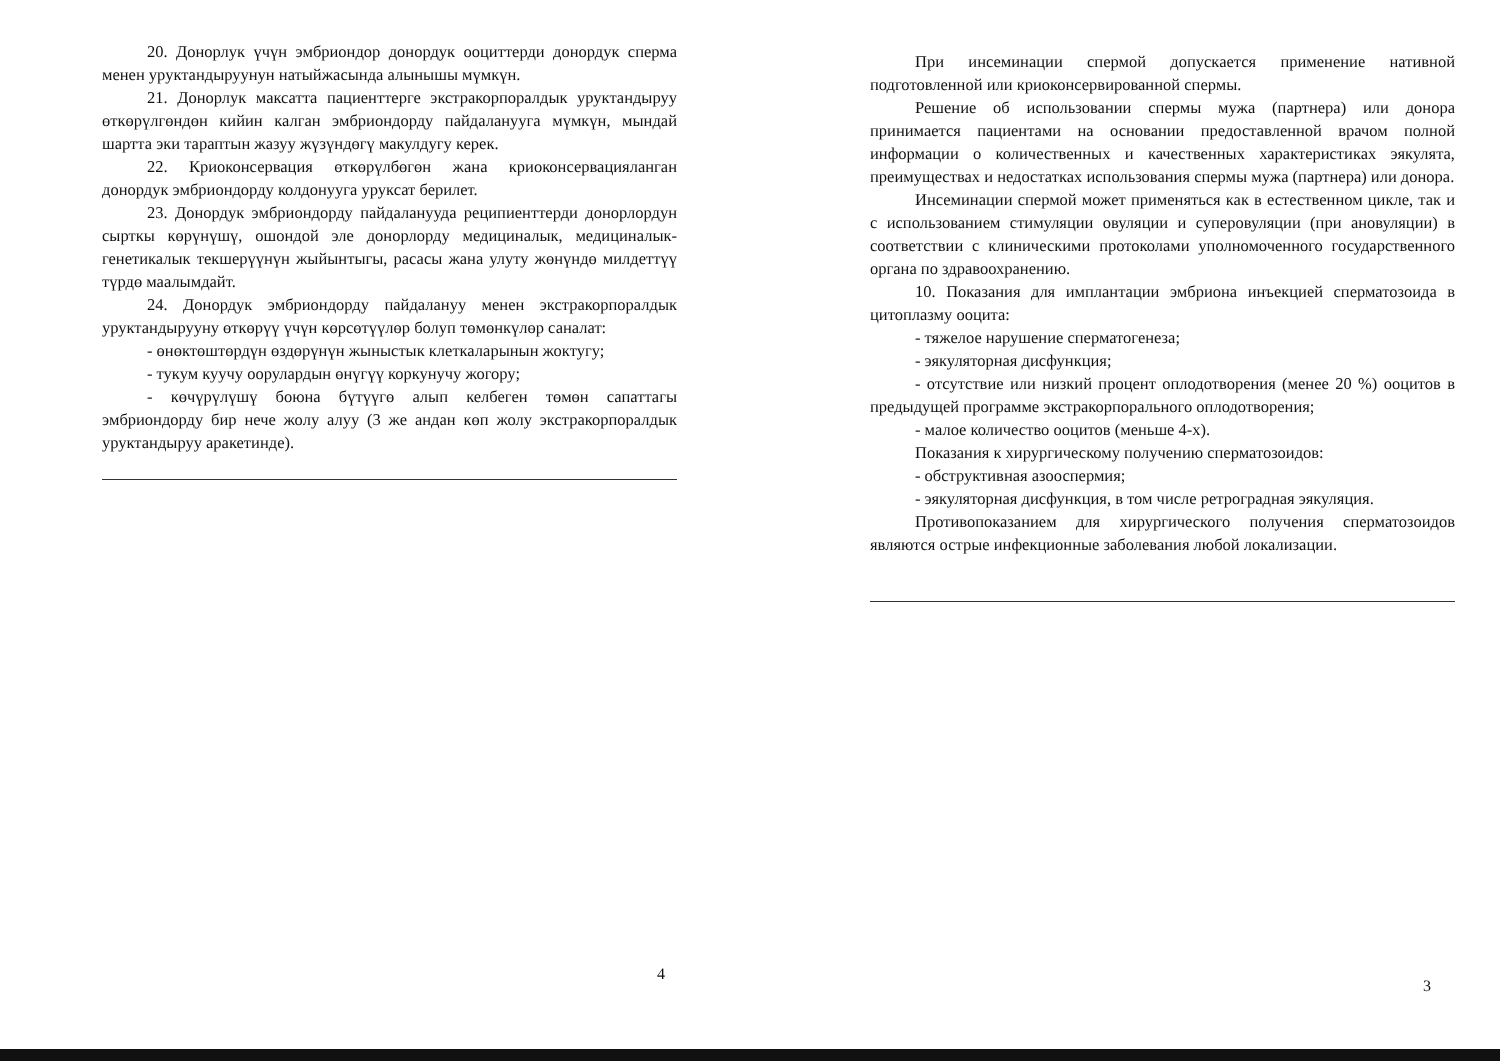20. Донорлук үчүн эмбриондор донордук ооциттерди донордук сперма менен уруктандыруунун натыйжасында алынышы мүмкүн.
21. Донорлук максатта пациенттерге экстракорпоралдык уруктандыруу өткөрүлгөндөн кийин калган эмбриондорду пайдаланууга мүмкүн, мындай шартта эки тараптын жазуу жүзүндөгү макулдугу керек.
22. Криоконсервация өткөрүлбөгөн жана криоконсервацияланган донордук эмбриондорду колдонууга уруксат берилет.
23. Донордук эмбриондорду пайдаланууда реципиенттерди донорлордун сырткы көрүнүшү, ошондой эле донорлорду медициналык, медициналык-генетикалык текшерүүнүн жыйынтыгы, расасы жана улуту жөнүндө милдеттүү түрдө маалымдайт.
24. Донордук эмбриондорду пайдалануу менен экстракорпоралдык уруктандырууну өткөрүү үчүн көрсөтүүлөр болуп төмөнкүлөр саналат:
- өнөктөштөрдүн өздөрүнүн жыныстык клеткаларынын жоктугу;
- тукум куучу оорулардын өнүгүү коркунучу жогору;
- көчүрүлүшү боюна бүтүүгө алып келбеген төмөн сапаттагы эмбриондорду бир нече жолу алуу (3 же андан көп жолу экстракорпоралдык уруктандыруу аракетинде).
При инсеминации спермой допускается применение нативной подготовленной или криоконсервированной спермы.
Решение об использовании спермы мужа (партнера) или донора принимается пациентами на основании предоставленной врачом полной информации о количественных и качественных характеристиках эякулята, преимуществах и недостатках использования спермы мужа (партнера) или донора.
Инсеминации спермой может применяться как в естественном цикле, так и с использованием стимуляции овуляции и суперовуляции (при ановуляции) в соответствии с клиническими протоколами уполномоченного государственного органа по здравоохранению.
10. Показания для имплантации эмбриона инъекцией сперматозоида в цитоплазму ооцита:
- тяжелое нарушение сперматогенеза;
- эякуляторная дисфункция;
- отсутствие или низкий процент оплодотворения (менее 20 %) ооцитов в предыдущей программе экстракорпорального оплодотворения;
- малое количество ооцитов (меньше 4-х).
Показания к хирургическому получению сперматозоидов:
- обструктивная азооспермия;
- эякуляторная дисфункция, в том числе ретроградная эякуляция.
Противопоказанием для хирургического получения сперматозоидов являются острые инфекционные заболевания любой локализации.
4
3